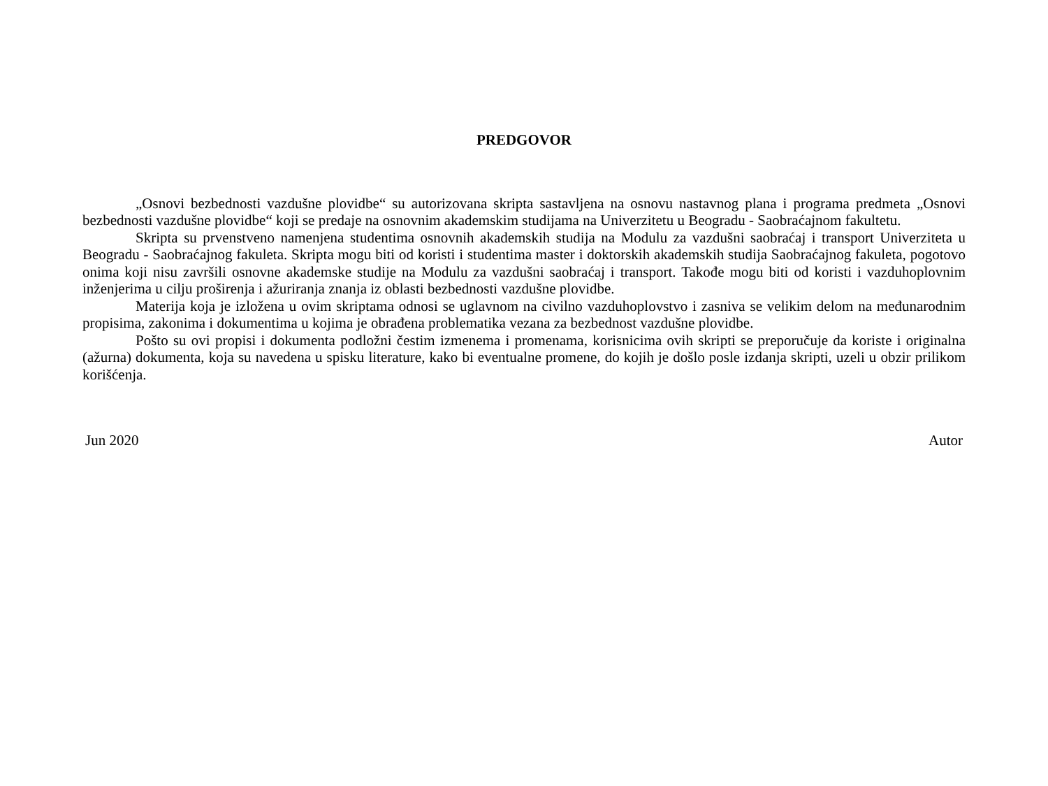PREDGOVOR
„Osnovi bezbednosti vazdušne plovidbe“ su autorizovana skripta sastavljena na osnovu nastavnog plana i programa predmeta „Osnovi bezbednosti vazdušne plovidbe“ koji se predaje na osnovnim akademskim studijama na Univerzitetu u Beogradu - Saobraćajnom fakultetu.
Skripta su prvenstveno namenjena studentima osnovnih akademskih studija na Modulu za vazdušni saobraćaj i transport Univerziteta u Beogradu - Saobraćajnog fakuleta. Skripta mogu biti od koristi i studentima master i doktorskih akademskih studija Saobraćajnog fakuleta, pogotovo onima koji nisu završili osnovne akademske studije na Modulu za vazdušni saobraćaj i transport. Takođe mogu biti od koristi i vazduhoplovnim inženjerima u cilju proširenja i ažuriranja znanja iz oblasti bezbednosti vazdušne plovidbe.
Materija koja je izložena u ovim skriptama odnosi se uglavnom na civilno vazduhoplovstvo i zasniva se velikim delom na međunarodnim propisima, zakonima i dokumentima u kojima je obrađena problematika vezana za bezbednost vazdušne plovidbe.
Pošto su ovi propisi i dokumenta podložni čestim izmenema i promenama, korisnicima ovih skripti se preporučuje da koriste i originalna (ažurna) dokumenta, koja su navedena u spisku literature, kako bi eventualne promene, do kojih je došlo posle izdanja skripti, uzeli u obzir prilikom korišćenja.
Jun 2020 Autor